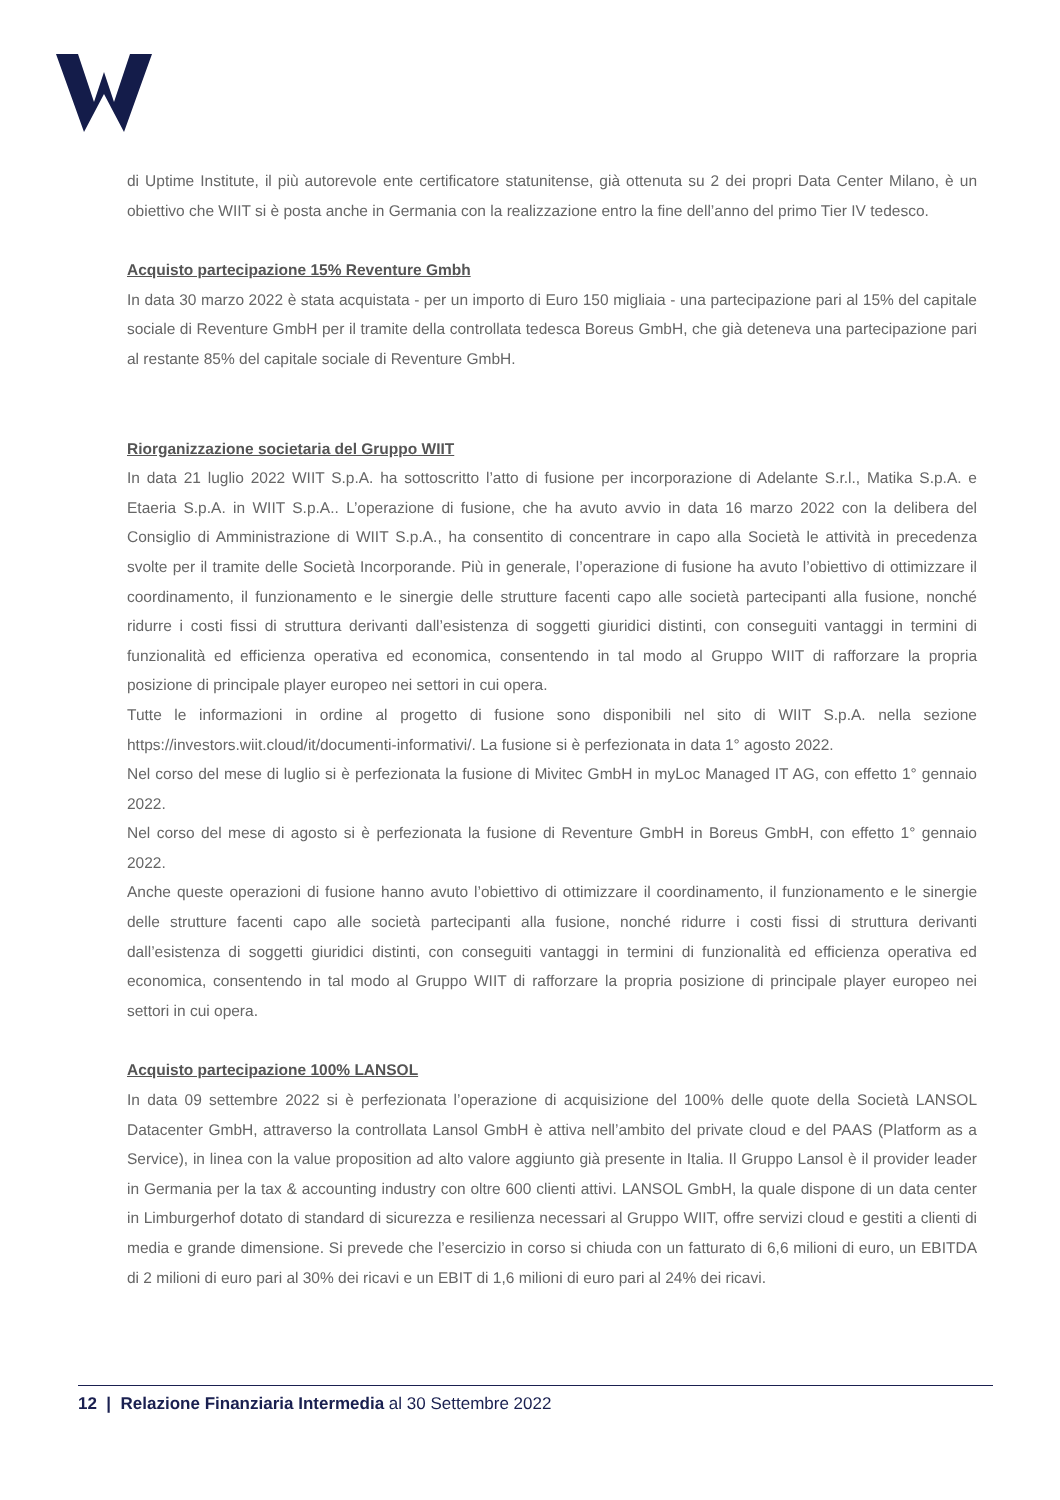di Uptime Institute, il più autorevole ente certificatore statunitense, già ottenuta su 2 dei propri Data Center Milano, è un obiettivo che WIIT si è posta anche in Germania con la realizzazione entro la fine dell’anno del primo Tier IV tedesco.
Acquisto partecipazione 15% Reventure Gmbh
In data 30 marzo 2022 è stata acquistata - per un importo di Euro 150 migliaia - una partecipazione pari al 15% del capitale sociale di Reventure GmbH per il tramite della controllata tedesca Boreus GmbH, che già deteneva una partecipazione pari al restante 85% del capitale sociale di Reventure GmbH.
Riorganizzazione societaria del Gruppo WIIT
In data 21 luglio 2022 WIIT S.p.A. ha sottoscritto l’atto di fusione per incorporazione di Adelante S.r.l., Matika S.p.A. e Etaeria S.p.A. in WIIT S.p.A.. L’operazione di fusione, che ha avuto avvio in data 16 marzo 2022 con la delibera del Consiglio di Amministrazione di WIIT S.p.A., ha consentito di concentrare in capo alla Società le attività in precedenza svolte per il tramite delle Società Incorporande. Più in generale, l’operazione di fusione ha avuto l’obiettivo di ottimizzare il coordinamento, il funzionamento e le sinergie delle strutture facenti capo alle società partecipanti alla fusione, nonché ridurre i costi fissi di struttura derivanti dall’esistenza di soggetti giuridici distinti, con conseguiti vantaggi in termini di funzionalità ed efficienza operativa ed economica, consentendo in tal modo al Gruppo WIIT di rafforzare la propria posizione di principale player europeo nei settori in cui opera.
Tutte le informazioni in ordine al progetto di fusione sono disponibili nel sito di WIIT S.p.A. nella sezione https://investors.wiit.cloud/it/documenti-informativi/. La fusione si è perfezionata in data 1° agosto 2022.
Nel corso del mese di luglio si è perfezionata la fusione di Mivitec GmbH in myLoc Managed IT AG, con effetto 1° gennaio 2022.
Nel corso del mese di agosto si è perfezionata la fusione di Reventure GmbH in Boreus GmbH, con effetto 1° gennaio 2022.
Anche queste operazioni di fusione hanno avuto l’obiettivo di ottimizzare il coordinamento, il funzionamento e le sinergie delle strutture facenti capo alle società partecipanti alla fusione, nonché ridurre i costi fissi di struttura derivanti dall’esistenza di soggetti giuridici distinti, con conseguiti vantaggi in termini di funzionalità ed efficienza operativa ed economica, consentendo in tal modo al Gruppo WIIT di rafforzare la propria posizione di principale player europeo nei settori in cui opera.
Acquisto partecipazione 100% LANSOL
In data 09 settembre 2022 si è perfezionata l’operazione di acquisizione del 100% delle quote della Società LANSOL Datacenter GmbH, attraverso la controllata Lansol GmbH è attiva nell’ambito del private cloud e del PAAS (Platform as a Service), in linea con la value proposition ad alto valore aggiunto già presente in Italia. Il Gruppo Lansol è il provider leader in Germania per la tax & accounting industry con oltre 600 clienti attivi. LANSOL GmbH, la quale dispone di un data center in Limburgerhof dotato di standard di sicurezza e resilienza necessari al Gruppo WIIT, offre servizi cloud e gestiti a clienti di media e grande dimensione. Si prevede che l’esercizio in corso si chiuda con un fatturato di 6,6 milioni di euro, un EBITDA di 2 milioni di euro pari al 30% dei ricavi e un EBIT di 1,6 milioni di euro pari al 24% dei ricavi.
12 | Relazione Finanziaria Intermedia al 30 Settembre 2022